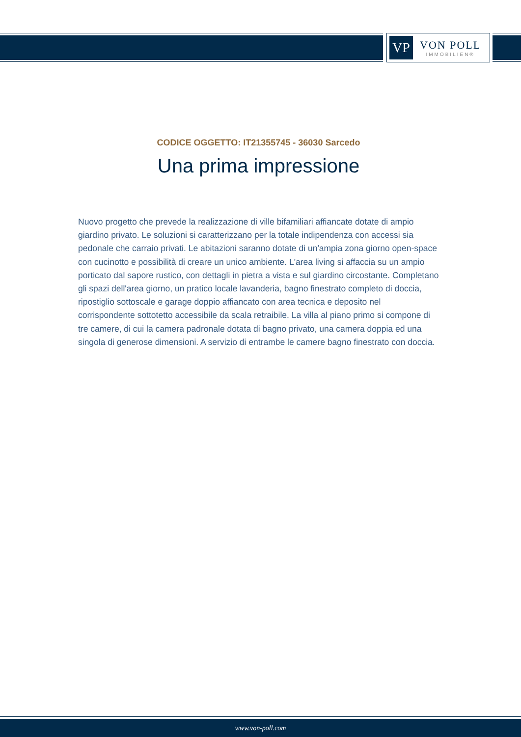VP
VON POLL
IMMOBILIEN®
CODICE OGGETTO: IT21355745 - 36030 Sarcedo
Una prima impressione
Nuovo progetto che prevede la realizzazione di ville bifamiliari affiancate dotate di ampio giardino privato. Le soluzioni si caratterizzano per la totale indipendenza con accessi sia pedonale che carraio privati. Le abitazioni saranno dotate di un'ampia zona giorno open-space con cucinotto e possibilità di creare un unico ambiente. L'area living si affaccia su un ampio porticato dal sapore rustico, con dettagli in pietra a vista e sul giardino circostante. Completano gli spazi dell'area giorno, un pratico locale lavanderia, bagno finestrato completo di doccia, ripostiglio sottoscale e garage doppio affiancato con area tecnica e deposito nel corrispondente sottotetto accessibile da scala retraibile. La villa al piano primo si compone di tre camere, di cui la camera padronale dotata di bagno privato, una camera doppia ed una singola di generose dimensioni. A servizio di entrambe le camere bagno finestrato con doccia.
www.von-poll.com